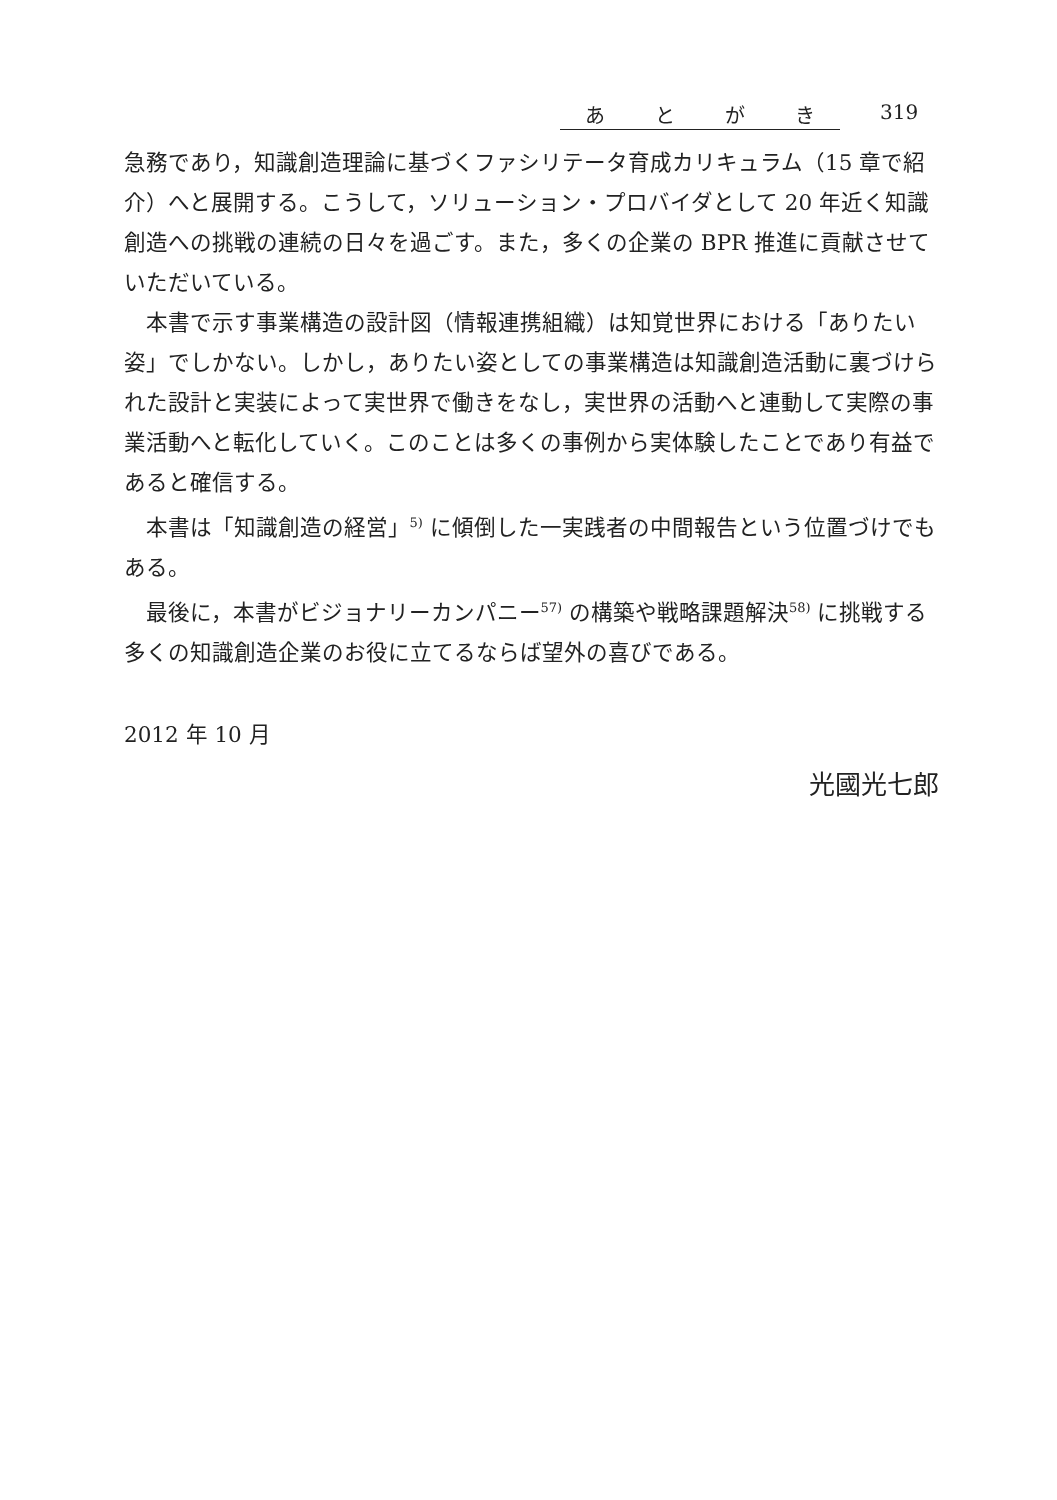あとがき 319
急務であり，知識創造理論に基づくファシリテータ育成カリキュラム（15 章で紹介）へと展開する。こうして，ソリューション・プロバイダとして 20 年近く知識創造への挑戦の連続の日々を過ごす。また，多くの企業の BPR 推進に貢献させていただいている。
本書で示す事業構造の設計図（情報連携組織）は知覚世界における「ありたい姿」でしかない。しかし，ありたい姿としての事業構造は知識創造活動に裏づけられた設計と実装によって実世界で働きをなし，実世界の活動へと連動して実際の事業活動へと転化していく。このことは多くの事例から実体験したことであり有益であると確信する。
本書は「知識創造の経営」<sup>5)</sup> に傾倒した一実践者の中間報告という位置づけでもある。
最後に，本書がビジョナリーカンパニー<sup>57)</sup> の構築や戦略課題解決<sup>58)</sup> に挑戦する多くの知識創造企業のお役に立てるならば望外の喜びである。
2012 年 10 月
光國光七郎